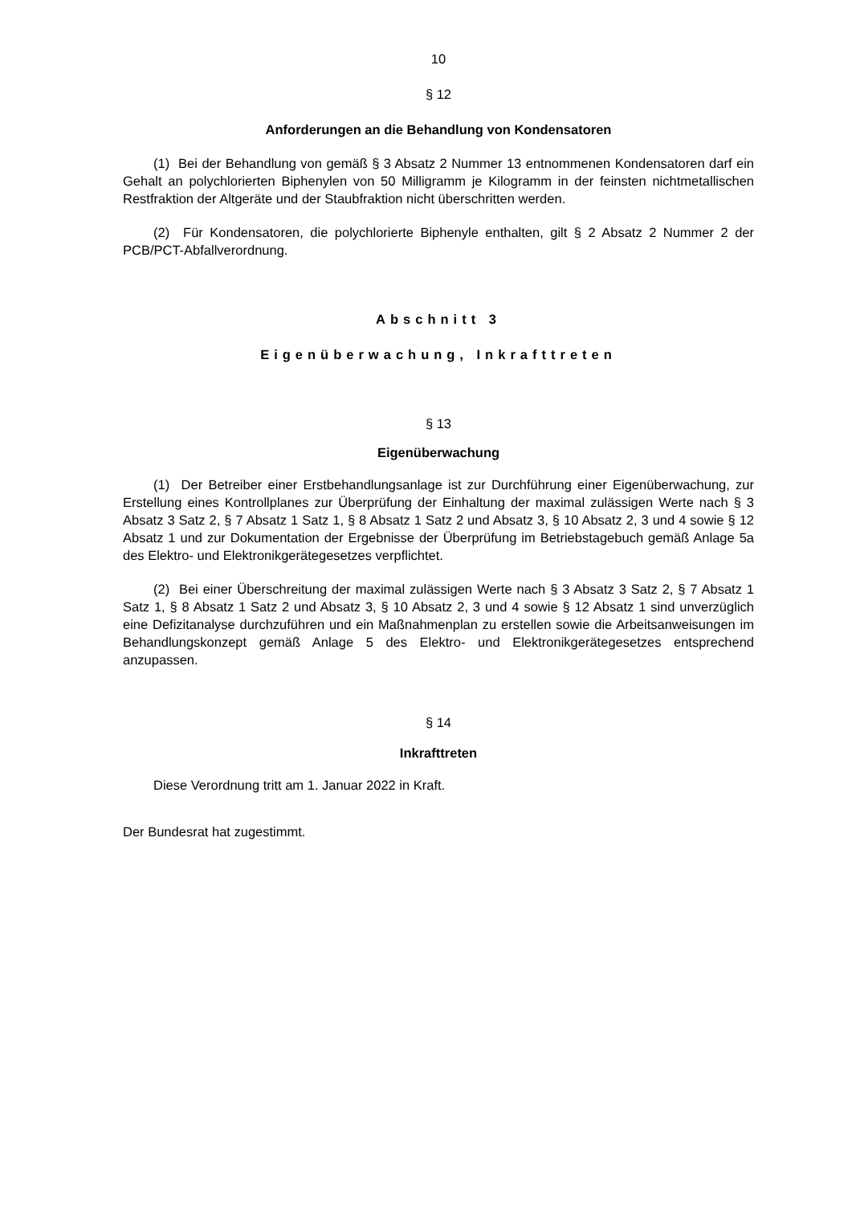10
§ 12
Anforderungen an die Behandlung von Kondensatoren
(1) Bei der Behandlung von gemäß § 3 Absatz 2 Nummer 13 entnommenen Kondensatoren darf ein Gehalt an polychlorierten Biphenylen von 50 Milligramm je Kilogramm in der feinsten nichtmetallischen Restfraktion der Altgeräte und der Staubfraktion nicht überschritten werden.
(2) Für Kondensatoren, die polychlorierte Biphenyle enthalten, gilt § 2 Absatz 2 Nummer 2 der PCB/PCT-Abfallverordnung.
Abschnitt 3
Eigenüberwachung, Inkrafttreten
§ 13
Eigenüberwachung
(1) Der Betreiber einer Erstbehandlungsanlage ist zur Durchführung einer Eigenüberwachung, zur Erstellung eines Kontrollplanes zur Überprüfung der Einhaltung der maximal zulässigen Werte nach § 3 Absatz 3 Satz 2, § 7 Absatz 1 Satz 1, § 8 Absatz 1 Satz 2 und Absatz 3, § 10 Absatz 2, 3 und 4 sowie § 12 Absatz 1 und zur Dokumentation der Ergebnisse der Überprüfung im Betriebstagebuch gemäß Anlage 5a des Elektro- und Elektronikgerätegesetzes verpflichtet.
(2) Bei einer Überschreitung der maximal zulässigen Werte nach § 3 Absatz 3 Satz 2, § 7 Absatz 1 Satz 1, § 8 Absatz 1 Satz 2 und Absatz 3, § 10 Absatz 2, 3 und 4 sowie § 12 Absatz 1 sind unverzüglich eine Defizitanalyse durchzuführen und ein Maßnahmenplan zu erstellen sowie die Arbeitsanweisungen im Behandlungskonzept gemäß Anlage 5 des Elektro- und Elektronikgerätegesetzes entsprechend anzupassen.
§ 14
Inkrafttreten
Diese Verordnung tritt am 1. Januar 2022 in Kraft.
Der Bundesrat hat zugestimmt.